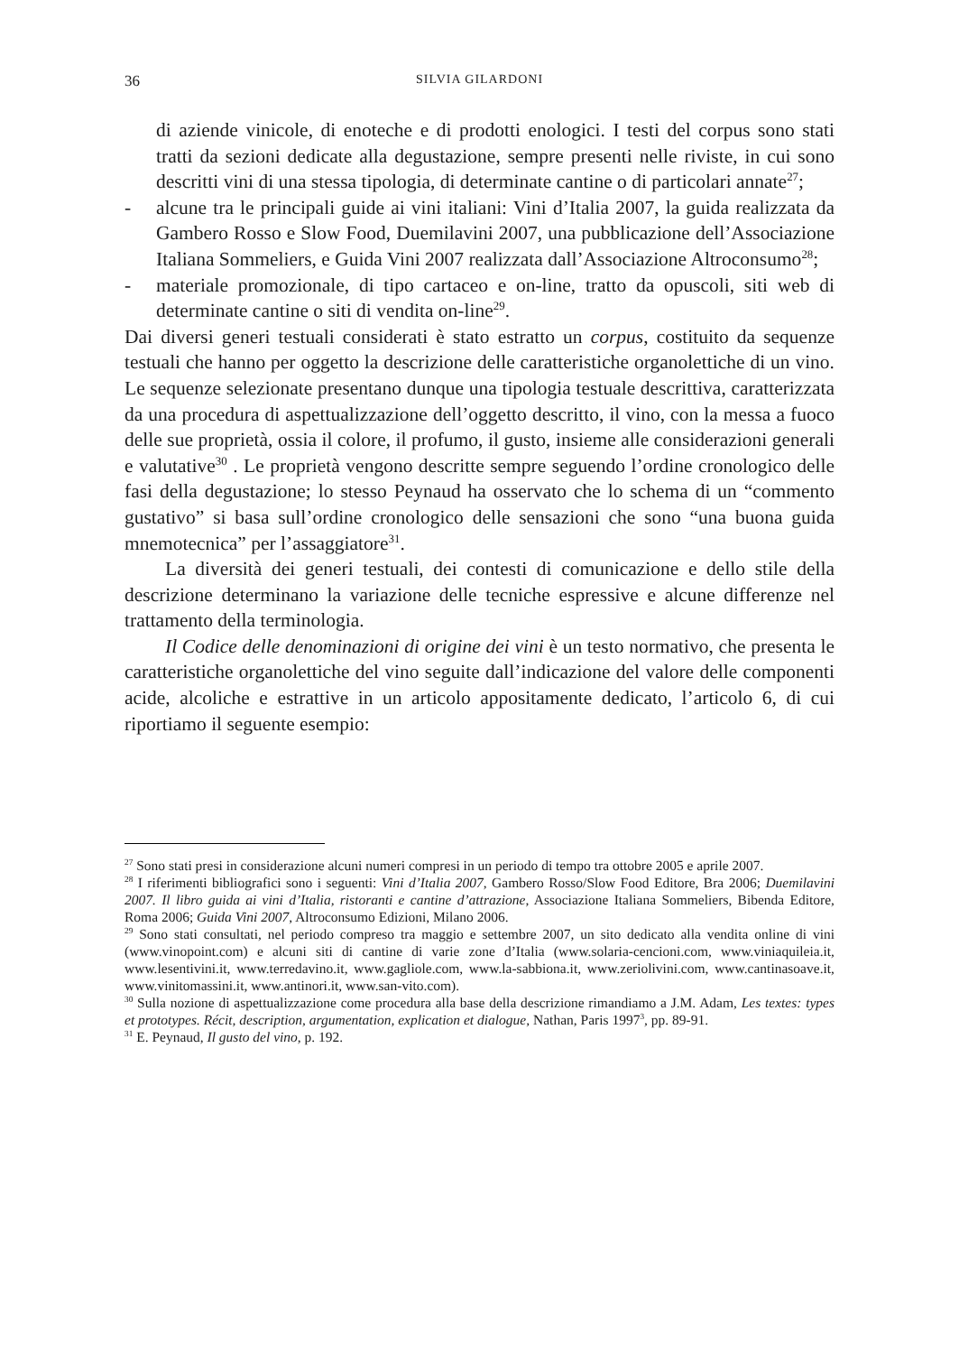36 SILVIA GILARDONI
di aziende vinicole, di enoteche e di prodotti enologici. I testi del corpus sono stati tratti da sezioni dedicate alla degustazione, sempre presenti nelle riviste, in cui sono descritti vini di una stessa tipologia, di determinate cantine o di particolari annate<sup>27</sup>;
- alcune tra le principali guide ai vini italiani: Vini d’Italia 2007, la guida realizzata da Gambero Rosso e Slow Food, Duemilavini 2007, una pubblicazione dell’Associazione Italiana Sommeliers, e Guida Vini 2007 realizzata dall’Associazione Altroconsumo<sup>28</sup>;
- materiale promozionale, di tipo cartaceo e on-line, tratto da opuscoli, siti web di determinate cantine o siti di vendita on-line<sup>29</sup>.
Dai diversi generi testuali considerati è stato estratto un corpus, costituito da sequenze testuali che hanno per oggetto la descrizione delle caratteristiche organolettiche di un vino. Le sequenze selezionate presentano dunque una tipologia testuale descrittiva, caratterizzata da una procedura di aspettualizzazione dell’oggetto descritto, il vino, con la messa a fuoco delle sue proprietà, ossia il colore, il profumo, il gusto, insieme alle considerazioni generali e valutative<sup>30</sup> . Le proprietà vengono descritte sempre seguendo l’ordine cronologico delle fasi della degustazione; lo stesso Peynaud ha osservato che lo schema di un “commento gustativo” si basa sull’ordine cronologico delle sensazioni che sono “una buona guida mnemotecnica” per l’assaggiatore<sup>31</sup>.
La diversità dei generi testuali, dei contesti di comunicazione e dello stile della descrizione determinano la variazione delle tecniche espressive e alcune differenze nel trattamento della terminologia.
Il Codice delle denominazioni di origine dei vini è un testo normativo, che presenta le caratteristiche organolettiche del vino seguite dall’indicazione del valore delle componenti acide, alcoliche e estrattive in un articolo appositamente dedicato, l’articolo 6, di cui riportiamo il seguente esempio:
<sup>27</sup> Sono stati presi in considerazione alcuni numeri compresi in un periodo di tempo tra ottobre 2005 e aprile 2007.
<sup>28</sup> I riferimenti bibliografici sono i seguenti: Vini d’Italia 2007, Gambero Rosso/Slow Food Editore, Bra 2006; Duemilavini 2007. Il libro guida ai vini d’Italia, ristoranti e cantine d’attrazione, Associazione Italiana Sommeliers, Bibenda Editore, Roma 2006; Guida Vini 2007, Altroconsumo Edizioni, Milano 2006.
<sup>29</sup> Sono stati consultati, nel periodo compreso tra maggio e settembre 2007, un sito dedicato alla vendita online di vini (www.vinopoint.com) e alcuni siti di cantine di varie zone d’Italia (www.solaria-cencioni.com, www.viniaquileia.it, www.lesentivini.it, www.terredavino.it, www.gagliole.com, www.la-sabbiona.it, www.zeriolivini.com, www.cantinasoave.it, www.vinitomassini.it, www.antinori.it, www.san-vito.com).
<sup>30</sup> Sulla nozione di aspettualizzazione come procedura alla base della descrizione rimandiamo a J.M. Adam, Les textes: types et prototypes. Récit, description, argumentation, explication et dialogue, Nathan, Paris 1997<sup>3</sup>, pp. 89-91.
<sup>31</sup> E. Peynaud, Il gusto del vino, p. 192.